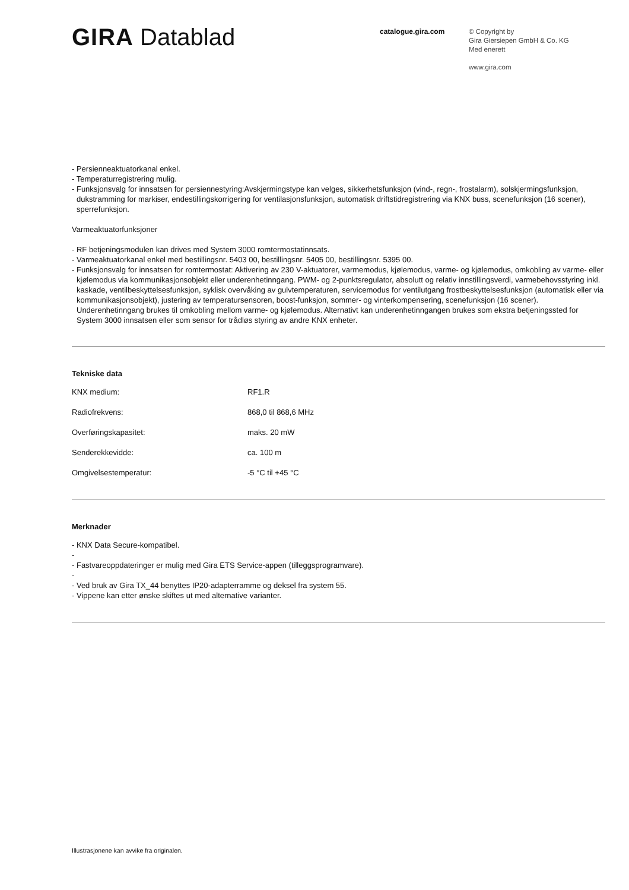GIRA Datablad
catalogue.gira.com
© Copyright by
Gira Giersiepen GmbH & Co. KG
Med enerett
www.gira.com
- Persienneaktuatorkanal enkel.
- Temperaturregistrering mulig.
- Funksjonsvalg for innsatsen for persiennestyring:Avskjermingstype kan velges, sikkerhetsfunksjon (vind-, regn-, frostalarm), solskjermingsfunksjon, dukstramming for markiser, endestillingskorrigering for ventilasjonsfunksjon, automatisk driftstidregistrering via KNX buss, scenefunksjon (16 scener), sperrefunksjon.
Varmeaktuatorfunksjoner
- RF betjeningsmodulen kan drives med System 3000 romtermostatinnsats.
- Varmeaktuatorkanal enkel med bestillingsnr. 5403 00, bestillingsnr. 5405 00, bestillingsnr. 5395 00.
- Funksjonsvalg for innsatsen for romtermostat: Aktivering av 230 V-aktuatorer, varmemodus, kjølemodus, varme- og kjølemodus, omkobling av varme- eller kjølemodus via kommunikasjonsobjekt eller underenhetinngang. PWM- og 2-punktsregulator, absolutt og relativ innstillingsverdi, varmebehovsstyring inkl. kaskade, ventilbeskyttelsesfunksjon, syklisk overvåking av gulvtemperaturen, servicemodus for ventilutgang frostbeskyttelsesfunksjon (automatisk eller via kommunikasjonsobjekt), justering av temperatursensoren, boost-funksjon, sommer- og vinterkompensering, scenefunksjon (16 scener). Underenhetinngang brukes til omkobling mellom varme- og kjølemodus. Alternativt kan underenhetinngangen brukes som ekstra betjeningssted for System 3000 innsatsen eller som sensor for trådløs styring av andre KNX enheter.
Tekniske data
| KNX medium: | RF1.R |
| Radiofrekvens: | 868,0 til 868,6 MHz |
| Overføringskapasitet: | maks. 20 mW |
| Senderekkevidde: | ca. 100 m |
| Omgivelsestemperatur: | -5 °C til +45 °C |
Merknader
- KNX Data Secure-kompatibel.
-
- Fastvareoppdateringer er mulig med Gira ETS Service-appen (tilleggsprogramvare).
-
- Ved bruk av Gira TX_44 benyttes IP20-adapterramme og deksel fra system 55.
- Vippene kan etter ønske skiftes ut med alternative varianter.
Illustrasjonene kan avvike fra originalen.